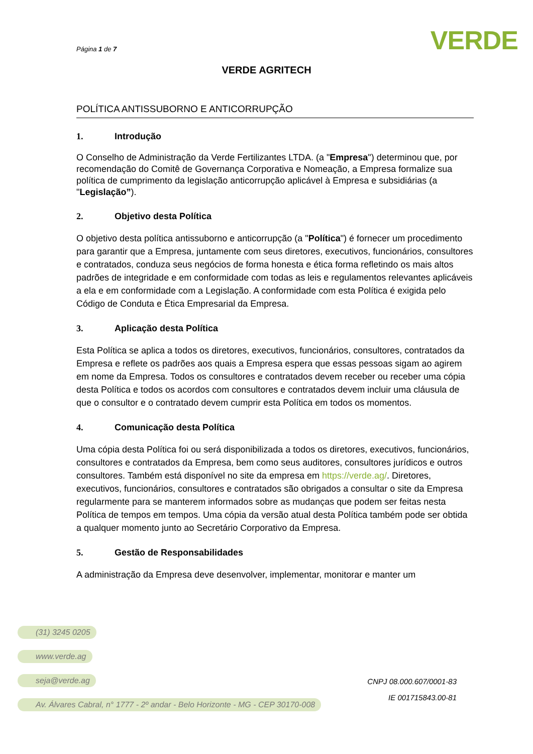Página 1 de 7
VERDE
VERDE AGRITECH
POLÍTICA ANTISSUBORNO E ANTICORRUPÇÃO
1. Introdução
O Conselho de Administração da Verde Fertilizantes LTDA. (a "Empresa") determinou que, por recomendação do Comitê de Governança Corporativa e Nomeação, a Empresa formalize sua política de cumprimento da legislação anticorrupção aplicável à Empresa e subsidiárias (a "Legislação”).
2. Objetivo desta Política
O objetivo desta política antissuborno e anticorrupção (a "Política") é fornecer um procedimento para garantir que a Empresa, juntamente com seus diretores, executivos, funcionários, consultores e contratados, conduza seus negócios de forma honesta e ética forma refletindo os mais altos padrões de integridade e em conformidade com todas as leis e regulamentos relevantes aplicáveis a ela e em conformidade com a Legislação. A conformidade com esta Política é exigida pelo Código de Conduta e Ética Empresarial da Empresa.
3. Aplicação desta Política
Esta Política se aplica a todos os diretores, executivos, funcionários, consultores, contratados da Empresa e reflete os padrões aos quais a Empresa espera que essas pessoas sigam ao agirem em nome da Empresa. Todos os consultores e contratados devem receber ou receber uma cópia desta Política e todos os acordos com consultores e contratados devem incluir uma cláusula de que o consultor e o contratado devem cumprir esta Política em todos os momentos.
4. Comunicação desta Política
Uma cópia desta Política foi ou será disponibilizada a todos os diretores, executivos, funcionários, consultores e contratados da Empresa, bem como seus auditores, consultores jurídicos e outros consultores. Também está disponível no site da empresa em https://verde.ag/. Diretores, executivos, funcionários, consultores e contratados são obrigados a consultar o site da Empresa regularmente para se manterem informados sobre as mudanças que podem ser feitas nesta Política de tempos em tempos. Uma cópia da versão atual desta Política também pode ser obtida a qualquer momento junto ao Secretário Corporativo da Empresa.
5. Gestão de Responsabilidades
A administração da Empresa deve desenvolver, implementar, monitorar e manter um
(31) 3245 0205
www.verde.ag
seja@verde.ag
Av. Álvares Cabral, n° 1777 - 2º andar - Belo Horizonte - MG - CEP 30170-008
CNPJ 08.000.607/0001-83
IE 001715843.00-81